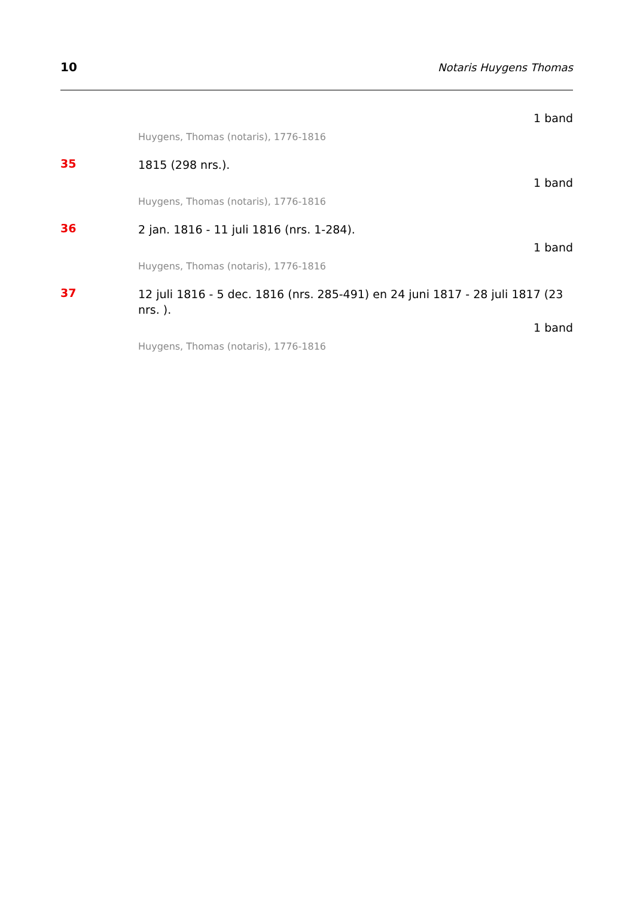10 Notaris Huygens Thomas
1 band
Huygens, Thomas (notaris), 1776-1816
35
1815 (298 nrs.).
1 band
Huygens, Thomas (notaris), 1776-1816
36
2 jan. 1816 - 11 juli 1816 (nrs. 1-284).
1 band
Huygens, Thomas (notaris), 1776-1816
37
12 juli 1816 - 5 dec. 1816 (nrs. 285-491) en 24 juni 1817 - 28 juli 1817 (23 nrs. ).
1 band
Huygens, Thomas (notaris), 1776-1816